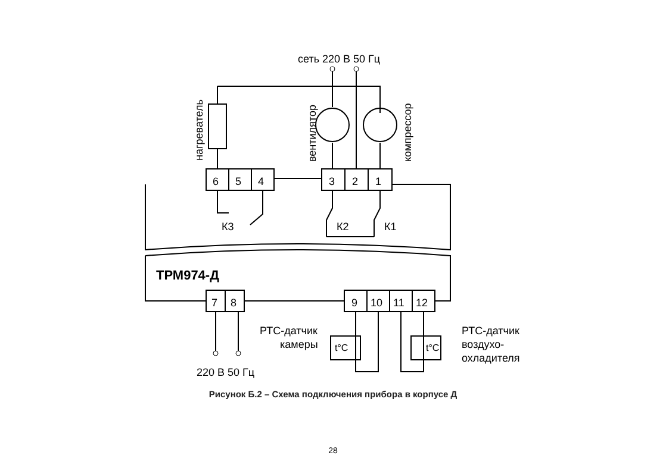сеть 220 В 50 Гц
нагреватель
вентилятор
компрессор
6
5
4
3
2
1
К3
К2
К1
ТРМ974-Д
7
8
9
10
11
12
РТС-датчик
камеры
t°C
t°C
РТС-датчик
воздухо-
охладителя
220 В 50 Гц
Рисунок Б.2 – Схема подключения прибора в корпусе Д
28